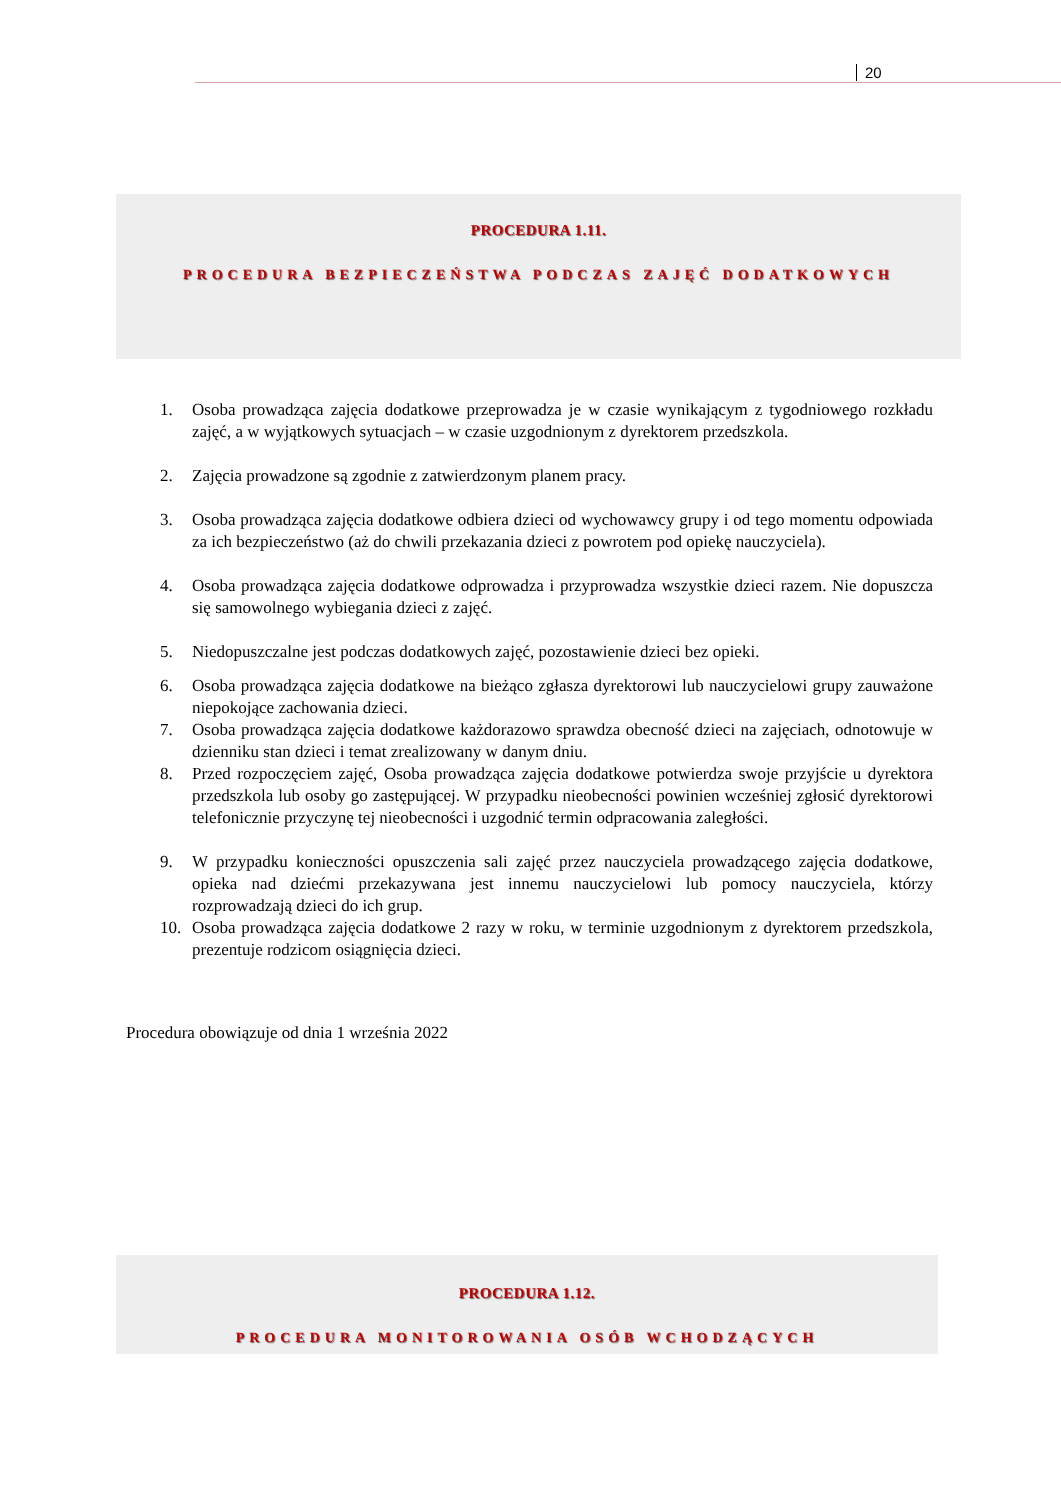20
PROCEDURA 1.11.
PROCEDURA BEZPIECZEŃSTWA PODCZAS ZAJĘĆ DODATKOWYCH
1. Osoba prowadząca zajęcia dodatkowe przeprowadza je w czasie wynikającym z tygodniowego rozkładu zajęć, a w wyjątkowych sytuacjach – w czasie uzgodnionym z dyrektorem przedszkola.
2. Zajęcia prowadzone są zgodnie z zatwierdzonym planem pracy.
3. Osoba prowadząca zajęcia dodatkowe odbiera dzieci od wychowawcy grupy i od tego momentu odpowiada za ich bezpieczeństwo (aż do chwili przekazania dzieci z powrotem pod opiekę nauczyciela).
4. Osoba prowadząca zajęcia dodatkowe odprowadza i przyprowadza wszystkie dzieci razem. Nie dopuszcza się samowolnego wybiegania dzieci z zajęć.
5. Niedopuszczalne jest podczas dodatkowych zajęć, pozostawienie dzieci bez opieki.
6. Osoba prowadząca zajęcia dodatkowe na bieżąco zgłasza dyrektorowi lub nauczycielowi grupy zauważone niepokojące zachowania dzieci.
7. Osoba prowadząca zajęcia dodatkowe każdorazowo sprawdza obecność dzieci na zajęciach, odnotowuje w dzienniku stan dzieci i temat zrealizowany w danym dniu.
8. Przed rozpoczęciem zajęć, Osoba prowadząca zajęcia dodatkowe potwierdza swoje przyjście u dyrektora przedszkola lub osoby go zastępującej. W przypadku nieobecności powinien wcześniej zgłosić dyrektorowi telefonicznie przyczynę tej nieobecności i uzgodnić termin odpracowania zaległości.
9. W przypadku konieczności opuszczenia sali zajęć przez nauczyciela prowadzącego zajęcia dodatkowe, opieka nad dziećmi przekazywana jest innemu nauczycielowi lub pomocy nauczyciela, którzy rozprowadzają dzieci do ich grup.
10. Osoba prowadząca zajęcia dodatkowe 2 razy w roku, w terminie uzgodnionym z dyrektorem przedszkola, prezentuje rodzicom osiągnięcia dzieci.
Procedura obowiązuje od dnia 1 września 2022
PROCEDURA 1.12.
PROCEDURA MONITOROWANIA OSÓB WCHODZĄCYCH